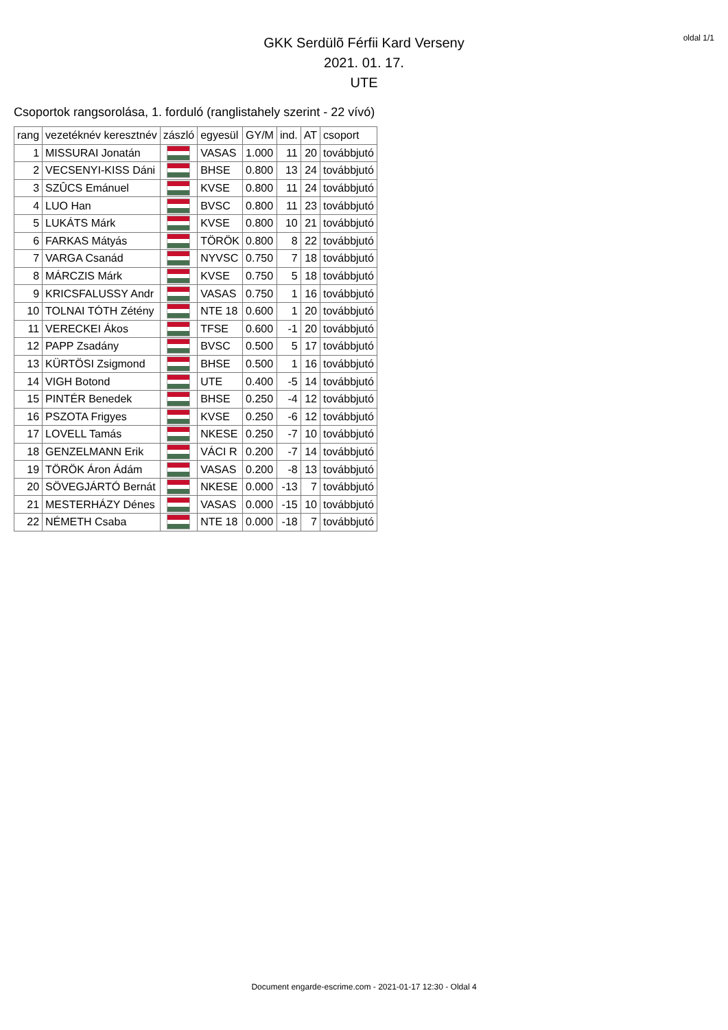oldal 1/1
GKK Serdülõ Férfii Kard Verseny
2021. 01. 17.
UTE
Csoportok rangsorolása, 1. forduló (ranglistahely szerint - 22 vívó)
| rang | vezetéknév keresztnév | zászló | egyesül | GY/M | ind. | AT | csoport |
| --- | --- | --- | --- | --- | --- | --- | --- |
| 1 | MISSURAI Jonatán | | VASAS | 1.000 | 11 | 20 | továbbjutó |
| 2 | VECSENYI-KISS Dáni | | BHSE | 0.800 | 13 | 24 | továbbjutó |
| 3 | SZÛCS Emánuel | | KVSE | 0.800 | 11 | 24 | továbbjutó |
| 4 | LUO Han | | BVSC | 0.800 | 11 | 23 | továbbjutó |
| 5 | LUKÁTS Márk | | KVSE | 0.800 | 10 | 21 | továbbjutó |
| 6 | FARKAS Mátyás | | TÖRÖK | 0.800 | 8 | 22 | továbbjutó |
| 7 | VARGA Csanád | | NYVSC | 0.750 | 7 | 18 | továbbjutó |
| 8 | MÁRCZIS Márk | | KVSE | 0.750 | 5 | 18 | továbbjutó |
| 9 | KRICSFALUSSY Andr | | VASAS | 0.750 | 1 | 16 | továbbjutó |
| 10 | TOLNAI TÓTH Zétény | | NTE 18 | 0.600 | 1 | 20 | továbbjutó |
| 11 | VERECKEI Ákos | | TFSE | 0.600 | -1 | 20 | továbbjutó |
| 12 | PAPP Zsadány | | BVSC | 0.500 | 5 | 17 | továbbjutó |
| 13 | KÜRTÖSI Zsigmond | | BHSE | 0.500 | 1 | 16 | továbbjutó |
| 14 | VIGH Botond | | UTE | 0.400 | -5 | 14 | továbbjutó |
| 15 | PINTÉR Benedek | | BHSE | 0.250 | -4 | 12 | továbbjutó |
| 16 | PSZOTA Frigyes | | KVSE | 0.250 | -6 | 12 | továbbjutó |
| 17 | LOVELL Tamás | | NKESE | 0.250 | -7 | 10 | továbbjutó |
| 18 | GENZELMANN Erik | | VÁCI R | 0.200 | -7 | 14 | továbbjutó |
| 19 | TÖRÖK Áron Ádám | | VASAS | 0.200 | -8 | 13 | továbbjutó |
| 20 | SÖVEGJÁRTÓ Bernát | | NKESE | 0.000 | -13 | 7 | továbbjutó |
| 21 | MESTERHÁZY Dénes | | VASAS | 0.000 | -15 | 10 | továbbjutó |
| 22 | NÉMETH Csaba | | NTE 18 | 0.000 | -18 | 7 | továbbjutó |
Document engarde-escrime.com - 2021-01-17 12:30 - Oldal 4